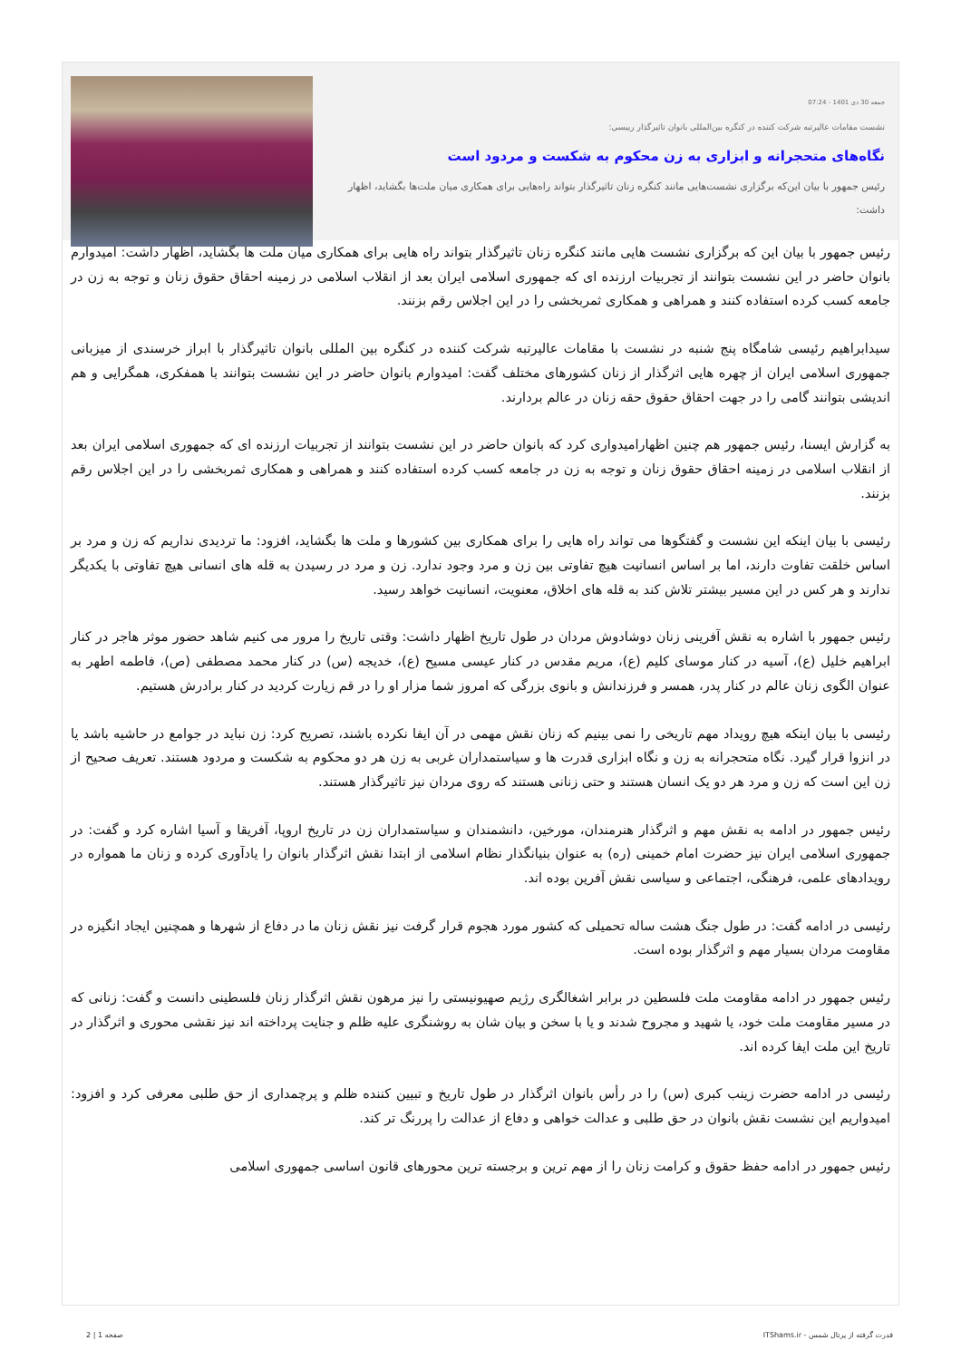جمعه 30 دی 1401 - 07:24
نشست مقامات عالیرتبه شرکت کننده در کنگره بین‌المللی بانوان تاثیرگذار رییسی:
نگاه‌های متحجرانه و ابزاری به زن محکوم به شکست و مردود است
رئیس جمهور با بیان این‌که برگزاری نشست‌هایی مانند کنگره زنان تاثیرگذار بتواند راه‌هایی برای همکاری میان ملت‌ها بگشاید، اظهار داشت:
رئیس جمهور با بیان این که برگزاری نشست هایی مانند کنگره زنان تاثیرگذار بتواند راه هایی برای همکاری میان ملت ها بگشاید، اظهار داشت: امیدوارم بانوان حاضر در این نشست بتوانند از تجربیات ارزنده ای که جمهوری اسلامی ایران بعد از انقلاب اسلامی در زمینه احقاق حقوق زنان و توجه به زن در جامعه کسب کرده استفاده کنند و همراهی و همکاری ثمربخشی را در این اجلاس رقم بزنند.
سیدابراهیم رئیسی شامگاه پنج شنبه در نشست با مقامات عالیرتبه شرکت کننده در کنگره بین المللی بانوان تاثیرگذار با ابراز خرسندی از میزبانی جمهوری اسلامی ایران از چهره هایی اثرگذار از زنان کشورهای مختلف گفت: امیدوارم بانوان حاضر در این نشست بتوانند با همفکری، همگرایی و هم اندیشی بتوانند گامی را در جهت احقاق حقوق حقه زنان در عالم بردارند.
به گزارش ایسنا، رئیس جمهور هم چنین اظهارامیدواری کرد که بانوان حاضر در این نشست بتوانند از تجربیات ارزنده ای که جمهوری اسلامی ایران بعد از انقلاب اسلامی در زمینه احقاق حقوق زنان و توجه به زن در جامعه کسب کرده استفاده کنند و همراهی و همکاری ثمربخشی را در این اجلاس رقم بزنند.
رئیسی با بیان اینکه این نشست و گفتگوها می تواند راه هایی را برای همکاری بین کشورها و ملت ها بگشاید، افزود: ما تردیدی نداریم که زن و مرد بر اساس خلقت تفاوت دارند، اما بر اساس انسانیت هیچ تفاوتی بین زن و مرد وجود ندارد. زن و مرد در رسیدن به قله های انسانی هیچ تفاوتی با یکدیگر ندارند و هر کس در این مسیر بیشتر تلاش کند به قله های اخلاق، معنویت، انسانیت خواهد رسید.
رئیس جمهور با اشاره به نقش آفرینی زنان دوشادوش مردان در طول تاریخ اظهار داشت: وقتی تاریخ را مرور می کنیم شاهد حضور موثر هاجر در کنار ابراهیم خلیل (ع)، آسیه در کنار موسای کلیم (ع)، مریم مقدس در کنار عیسی مسیح (ع)، خدیجه (س) در کنار محمد مصطفی (ص)، فاطمه اطهر به عنوان الگوی زنان عالم در کنار پدر، همسر و فرزندانش و بانوی بزرگی که امروز شما مزار او را در قم زیارت کردید در کنار برادرش هستیم.
رئیسی با بیان اینکه هیچ رویداد مهم تاریخی را نمی بینیم که زنان نقش مهمی در آن ایفا نکرده باشند، تصریح کرد: زن نباید در جوامع در حاشیه باشد یا در انزوا قرار گیرد. نگاه متحجرانه به زن و نگاه ابزاری قدرت ها و سیاستمداران غربی به زن هر دو محکوم به شکست و مردود هستند. تعریف صحیح از زن این است که زن و مرد هر دو یک انسان هستند و حتی زنانی هستند که روی مردان نیز تاثیرگذار هستند.
رئیس جمهور در ادامه به نقش مهم و اثرگذار هنرمندان، مورخین، دانشمندان و سیاستمداران زن در تاریخ اروپا، آفریقا و آسیا اشاره کرد و گفت: در جمهوری اسلامی ایران نیز حضرت امام خمینی (ره) به عنوان بنیانگذار نظام اسلامی از ابتدا نقش اثرگذار بانوان را یادآوری کرده و زنان ما همواره در رویدادهای علمی، فرهنگی، اجتماعی و سیاسی نقش آفرین بوده اند.
رئیسی در ادامه گفت: در طول جنگ هشت ساله تحمیلی که کشور مورد هجوم قرار گرفت نیز نقش زنان ما در دفاع از شهرها و همچنین ایجاد انگیزه در مقاومت مردان بسیار مهم و اثرگذار بوده است.
رئیس جمهور در ادامه مقاومت ملت فلسطین در برابر اشغالگری رژیم صهیونیستی را نیز مرهون نقش اثرگذار زنان فلسطینی دانست و گفت: زنانی که در مسیر مقاومت ملت خود، یا شهید و مجروح شدند و یا با سخن و بیان شان به روشنگری علیه ظلم و جنایت پرداخته اند نیز نقشی محوری و اثرگذار در تاریخ این ملت ایفا کرده اند.
رئیسی در ادامه حضرت زینب کبری (س) را در رأس بانوان اثرگذار در طول تاریخ و تبیین کننده ظلم و پرچمداری از حق طلبی معرفی کرد و افزود: امیدواریم این نشست نقش بانوان در حق طلبی و عدالت خواهی و دفاع از عدالت را پررنگ تر کند.
رئیس جمهور در ادامه حفظ حقوق و کرامت زنان را از مهم ترین و برجسته ترین محورهای قانون اساسی جمهوری اسلامی
قدرت گرفته از پرتال شمس - ITShams.ir صفحه 1 | 2